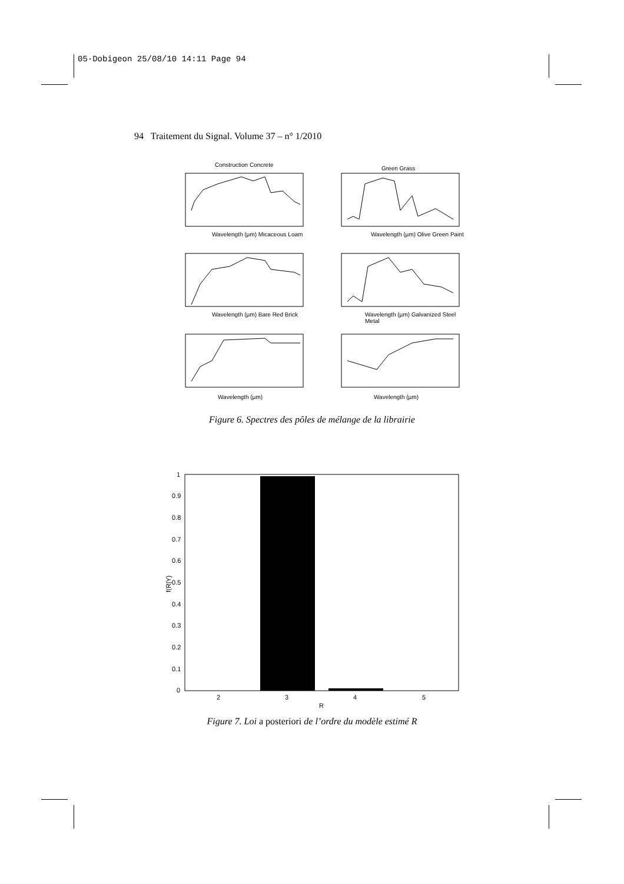05·Dobigeon 25/08/10 14:11 Page 94
94 Traitement du Signal. Volume 37 – n° 1/2010
Construction Concrete
Green Grass
Wavelength (µm) Micaceous Loam
Wavelength (µm) Olive Green Paint
Wavelength (µm) Bare Red Brick
Wavelength (µm) Galvanized Steel Metal
Wavelength (µm) Wavelength (µm)
Figure 6. Spectres des pôles de mélange de la librairie
1
0.9
0.8
0.7
0.6
0.5
0.4
0.3
0.2
0.1
0
2
3
4
5
R
f(R|Y)
Figure 7. Loi a posteriori de l’ordre du modèle estimé R